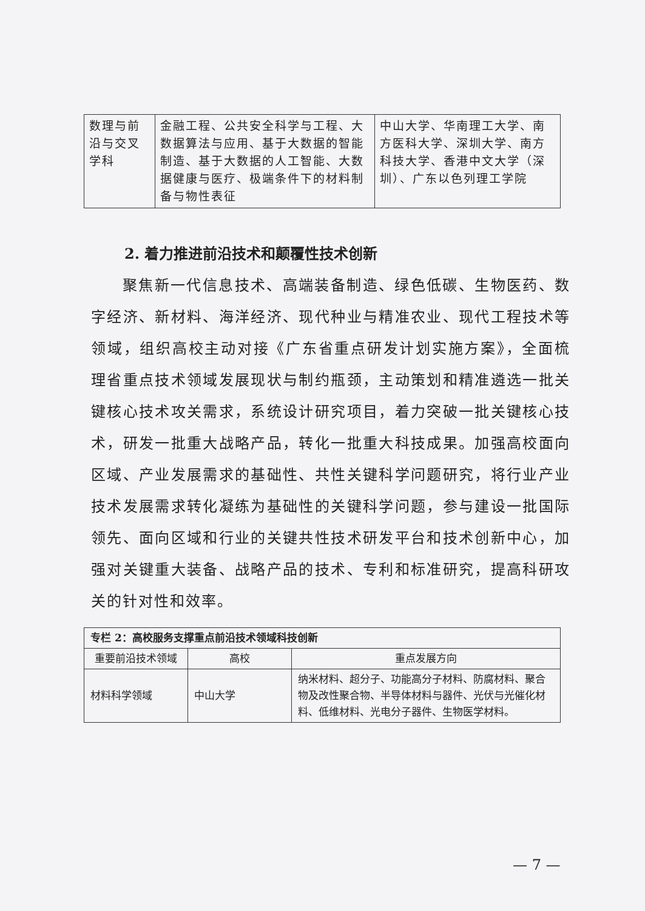| 数理与前沿与交叉学科 | 金融工程、公共安全科学与工程、大数据算法与应用、基于大数据的智能制造、基于大数据的人工智能、大数据健康与医疗、极端条件下的材料制备与物性表征 | 中山大学、华南理工大学、南方医科大学、深圳大学、南方科技大学、香港中文大学（深圳）、广东以色列理工学院 |
2. 着力推进前沿技术和颠覆性技术创新
聚焦新一代信息技术、高端装备制造、绿色低碳、生物医药、数字经济、新材料、海洋经济、现代种业与精准农业、现代工程技术等领域，组织高校主动对接《广东省重点研发计划实施方案》，全面梳理省重点技术领域发展现状与制约瓶颈，主动策划和精准遴选一批关键核心技术攻关需求，系统设计研究项目，着力突破一批关键核心技术，研发一批重大战略产品，转化一批重大科技成果。加强高校面向区域、产业发展需求的基础性、共性关键科学问题研究，将行业产业技术发展需求转化凝练为基础性的关键科学问题，参与建设一批国际领先、面向区域和行业的关键共性技术研发平台和技术创新中心，加强对关键重大装备、战略产品的技术、专利和标准研究，提高科研攻关的针对性和效率。
| 专栏 2：高校服务支撑重点前沿技术领域科技创新 | | |
| --- | --- | --- |
| 重要前沿技术领域 | 高校 | 重点发展方向 |
| 材料科学领域 | 中山大学 | 纳米材料、超分子、功能高分子材料、防腐材料、聚合物及改性聚合物、半导体材料与器件、光伏与光催化材料、低维材料、光电分子器件、生物医学材料。 |
— 7 —